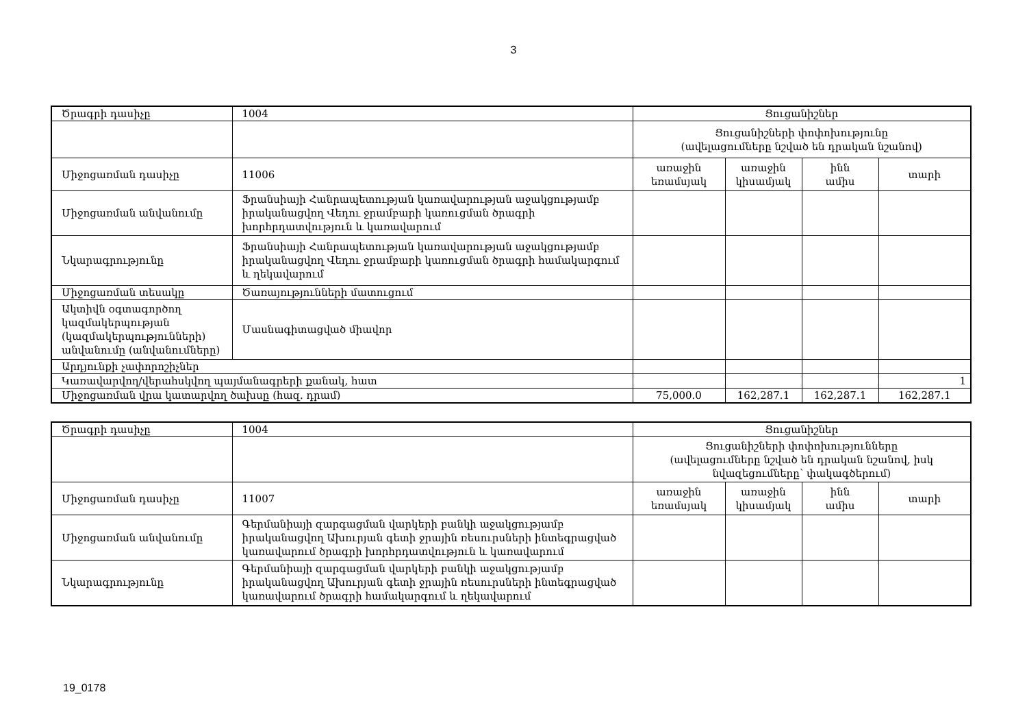3
| Ծրագրի դասիչը | 1004 | Ցուցանիշներ | | | |
| | | Ցուցանիշների փոփոխությունը (ավելացումները նշված են դրական նշանով) | | | |
| Միջոցառման դասիչը | 11006 | առաջին եռամսյակ | առաջին կիսամյակ | ինն ամիս | տարի |
| Միջոցառման անվանումը | Ֆրանսիայի Հանրապետության կառավարության աջակցությամբ իրականացվող Վեդու ջրամբարի կառուցման ծրագրի խորհրդատվություն և կառավարում | | | | |
| Նկարագրությունը | Ֆրանսիայի Հանրապետության կառավարության աջակցությամբ իրականացվող Վեդու ջրամբարի կառուցման ծրագրի համակարգում և ղեկավարում | | | | |
| Միջոցառման տեսակը | Ծառայությունների մատուցում | | | | |
| Ակտիվն օգտագործող կազմակերպության (կազմակերպությունների) անվանումը (անվանումները) | Մասնագիտացված միավոր | | | | |
| Արդյունքի չափորոշիչներ | | | | | |
| Կառավարվող/վերահսկվող պայմանագրերի քանակ, հատ | | | | | 1 |
| Միջոցառման վրա կատարվող ծախսը (հազ. դրամ) | | 75,000.0 | 162,287.1 | 162,287.1 | 162,287.1 |
| Ծրագրի դասիչը | 1004 | Ցուցանիշներ | | | |
| | | Ցուցանիշների փոփոխությունները (ավելացումները նշված են դրական նշանով, իսկ նվազեցումները՝ փակագծերում) | | | |
| Միջոցառման դասիչը | 11007 | առաջին եռամսյակ | առաջին կիսամյակ | ինն ամիս | տարի |
| Միջոցառման անվանումը | Գերմանիայի զարգացման վարկերի բանկի աջակցությամբ իրականացվող Ախուրյան գետի ջրային ռեսուրսների ինտեգրացված կառավարում ծրագրի խորհրդատվություն և կառավարում | | | | |
| Նկարագրությունը | Գերմանիայի զարգացման վարկերի բանկի աջակցությամբ իրականացվող Ախուրյան գետի ջրային ռեսուրսների ինտեգրացված կառավարում ծրագրի համակարգում և ղեկավարում | | | | |
19_0178